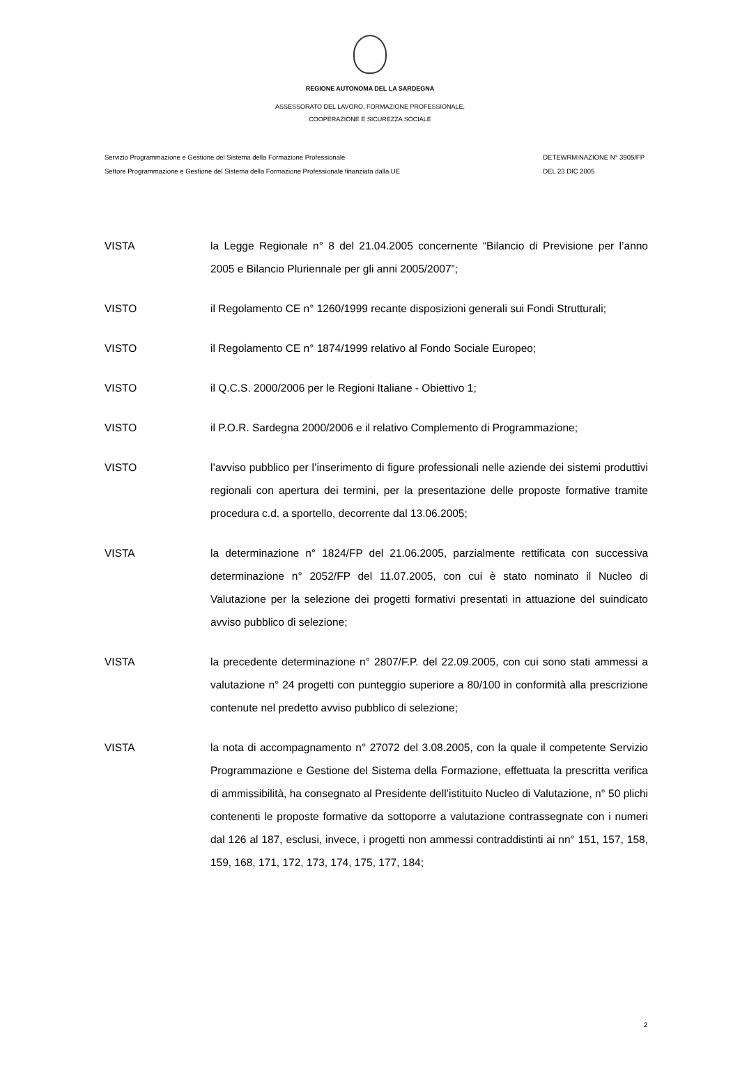REGIONE AUTONOMA DEL LA SARDEGNA
ASSESSORATO DEL LAVORO, FORMAZIONE PROFESSIONALE,
COOPERAZIONE E SICUREZZA SOCIALE
Servizio Programmazione e Gestione del Sistema della Formazione Professionale
Settore Programmazione e Gestione del Sistema della Formazione Professionale finanziata dalla UE
DETEWRMINAZIONE N° 3905/FP
DEL 23 DIC 2005
VISTA la Legge Regionale n° 8 del 21.04.2005 concernente “Bilancio di Previsione per l’anno 2005 e Bilancio Pluriennale per gli anni 2005/2007”;
VISTO il Regolamento CE n° 1260/1999 recante disposizioni generali sui Fondi Strutturali;
VISTO il Regolamento CE n° 1874/1999 relativo al Fondo Sociale Europeo;
VISTO il Q.C.S. 2000/2006 per le Regioni Italiane - Obiettivo 1;
VISTO il P.O.R. Sardegna 2000/2006 e il relativo Complemento di Programmazione;
VISTO l’avviso pubblico per l’inserimento di figure professionali nelle aziende dei sistemi produttivi regionali con apertura dei termini, per la presentazione delle proposte formative tramite procedura c.d. a sportello, decorrente dal 13.06.2005;
VISTA la determinazione n° 1824/FP del 21.06.2005, parzialmente rettificata con successiva determinazione n° 2052/FP del 11.07.2005, con cui è stato nominato il Nucleo di Valutazione per la selezione dei progetti formativi presentati in attuazione del suindicato avviso pubblico di selezione;
VISTA la precedente determinazione n° 2807/F.P. del 22.09.2005, con cui sono stati ammessi a valutazione n° 24 progetti con punteggio superiore a 80/100 in conformità alla prescrizione contenute nel predetto avviso pubblico di selezione;
VISTA la nota di accompagnamento n° 27072 del 3.08.2005, con la quale il competente Servizio Programmazione e Gestione del Sistema della Formazione, effettuata la prescritta verifica di ammissibilità, ha consegnato al Presidente dell’istituito Nucleo di Valutazione, n° 50 plichi contenenti le proposte formative da sottoporre a valutazione contrassegnate con i numeri dal 126 al 187, esclusi, invece, i progetti non ammessi contraddistinti ai nn° 151, 157, 158, 159, 168, 171, 172, 173, 174, 175, 177, 184;
2